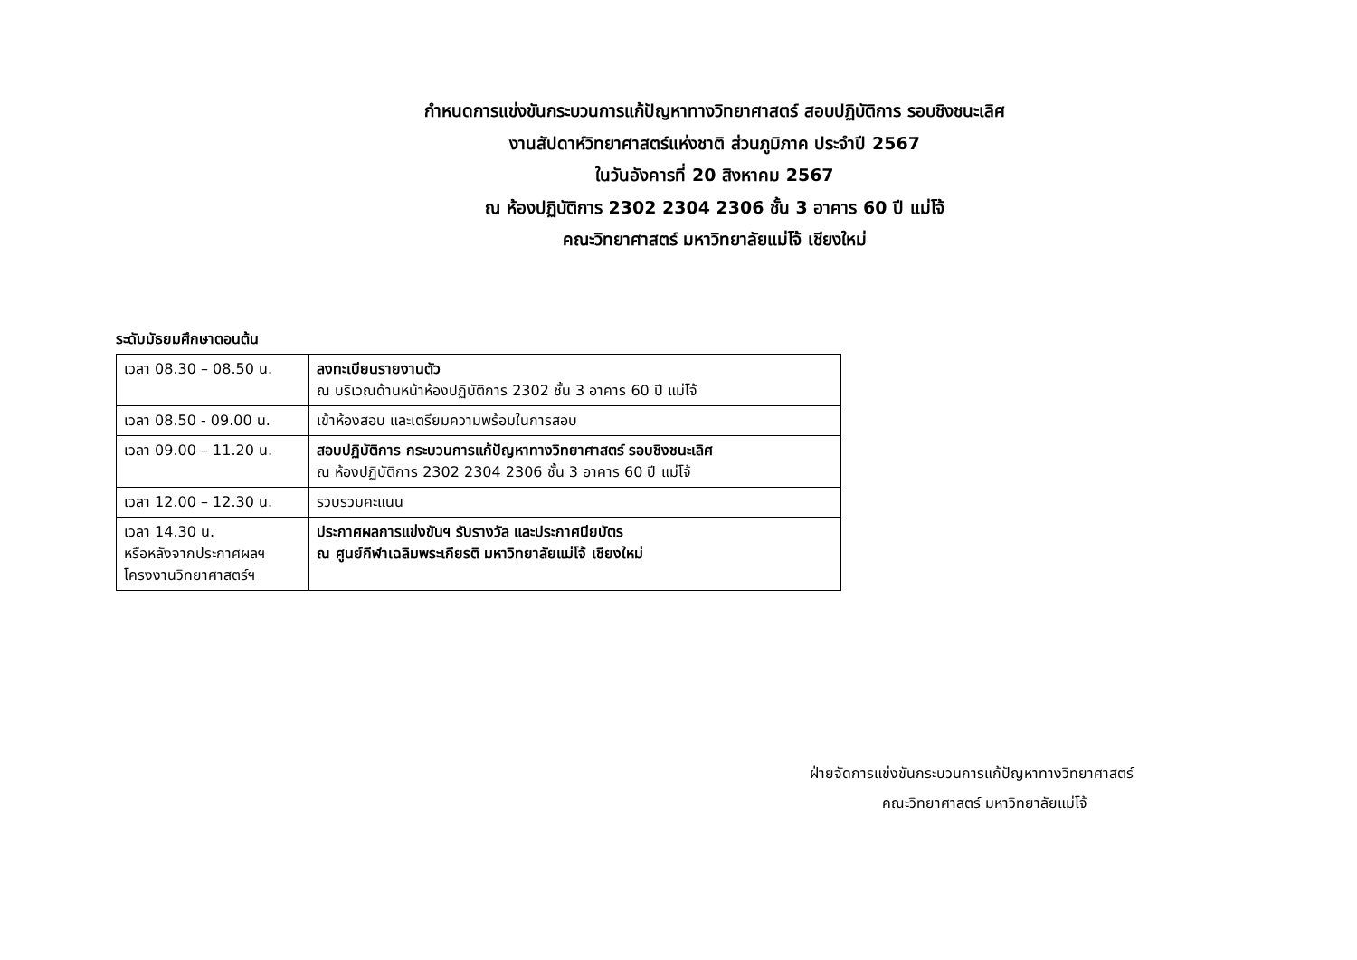กำหนดการแข่งขันกระบวนการแก้ปัญหาทางวิทยาศาสตร์ สอบปฏิบัติการ รอบชิงชนะเลิศ
งานสัปดาห์วิทยาศาสตร์แห่งชาติ ส่วนภูมิภาค ประจำปี 2567
ในวันอังคารที่ 20 สิงหาคม 2567
ณ ห้องปฏิบัติการ 2302 2304 2306 ชั้น 3 อาคาร 60 ปี แม่โจ้
คณะวิทยาศาสตร์ มหาวิทยาลัยแม่โจ้ เชียงใหม่
ระดับมัธยมศึกษาตอนต้น
| เวลา 08.30 – 08.50 น. | ลงทะเบียนรายงานตัว ณ บริเวณด้านหน้าห้องปฏิบัติการ 2302 ชั้น 3 อาคาร 60 ปี แม่โจ้ |
| เวลา 08.50 - 09.00 น. | เข้าห้องสอบ และเตรียมความพร้อมในการสอบ |
| เวลา 09.00 – 11.20 น. | สอบปฏิบัติการ กระบวนการแก้ปัญหาทางวิทยาศาสตร์ รอบชิงชนะเลิศ ณ ห้องปฏิบัติการ 2302 2304 2306 ชั้น 3 อาคาร 60 ปี แม่โจ้ |
| เวลา 12.00 – 12.30 น. | รวบรวมคะแนน |
| เวลา 14.30 น. หรือหลังจากประกาศผลฯ โครงงานวิทยาศาสตร์ฯ | ประกาศผลการแข่งขันฯ รับรางวัล และประกาศนียบัตร ณ ศูนย์กีฬาเฉลิมพระเกียรติ มหาวิทยาลัยแม่โจ้ เชียงใหม่ |
ฝ่ายจัดการแข่งขันกระบวนการแก้ปัญหาทางวิทยาศาสตร์
คณะวิทยาศาสตร์ มหาวิทยาลัยแม่โจ้